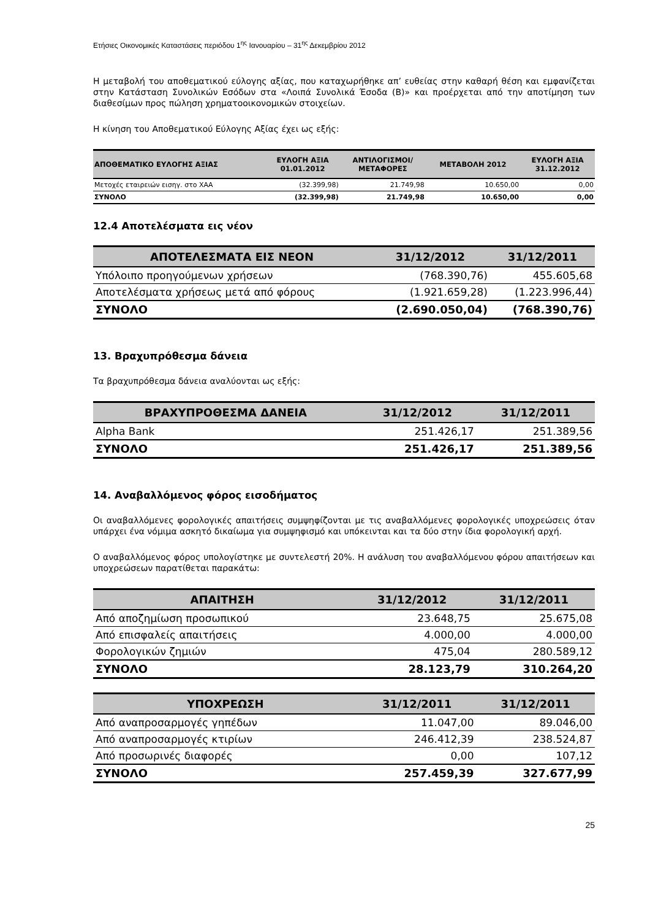Ετήσιες Οικονομικές Καταστάσεις περιόδου 1<sup>ης</sup> Ιανουαρίου – 31<sup>ης</sup> Δεκεμβρίου 2012
Η μεταβολή του αποθεματικού εύλογης αξίας, που καταχωρήθηκε απ’ ευθείας στην καθαρή θέση και εμφανίζεται στην Κατάσταση Συνολικών Εσόδων στα «Λοιπά Συνολικά Έσοδα (Β)» και προέρχεται από την αποτίμηση των διαθεσίμων προς πώληση χρηματοοικονομικών στοιχείων.
Η κίνηση του Αποθεματικού Εύλογης Αξίας έχει ως εξής:
| ΑΠΟΘΕΜΑΤΙΚΟ ΕΥΛΟΓΗΣ ΑΞΙΑΣ | ΕΥΛΟΓΗ ΑΞΙΑ 01.01.2012 | ΑΝΤΙΛΟΓΙΣΜΟΙ/ ΜΕΤΑΦΟΡΕΣ | ΜΕΤΑΒΟΛΗ 2012 | ΕΥΛΟΓΗ ΑΞΙΑ 31.12.2012 |
| --- | --- | --- | --- | --- |
| Μετοχές εταιρειών εισηγ. στο ΧΑΑ | (32.399,98) | 21.749,98 | 10.650,00 | 0,00 |
| ΣΥΝΟΛΟ | (32.399,98) | 21.749,98 | 10.650,00 | 0,00 |
12.4 Αποτελέσματα εις νέον
| ΑΠΟΤΕΛΕΣΜΑΤΑ ΕΙΣ ΝΕΟΝ | 31/12/2012 | 31/12/2011 |
| --- | --- | --- |
| Υπόλοιπο προηγούμενων χρήσεων | (768.390,76) | 455.605,68 |
| Αποτελέσματα χρήσεως μετά από φόρους | (1.921.659,28) | (1.223.996,44) |
| ΣΥΝΟΛΟ | (2.690.050,04) | (768.390,76) |
13. Βραχυπρόθεσμα δάνεια
Τα βραχυπρόθεσμα δάνεια αναλύονται ως εξής:
| ΒΡΑΧΥΠΡΟΘΕΣΜΑ ΔΑΝΕΙΑ | 31/12/2012 | 31/12/2011 |
| --- | --- | --- |
| Alpha Bank | 251.426,17 | 251.389,56 |
| ΣΥΝΟΛΟ | 251.426,17 | 251.389,56 |
14. Αναβαλλόμενος φόρος εισοδήματος
Οι αναβαλλόμενες φορολογικές απαιτήσεις συμψηφίζονται με τις αναβαλλόμενες φορολογικές υποχρεώσεις όταν υπάρχει ένα νόμιμα ασκητό δικαίωμα για συμψηφισμό και υπόκεινται και τα δύο στην ίδια φορολογική αρχή.
Ο αναβαλλόμενος φόρος υπολογίστηκε με συντελεστή 20%. Η ανάλυση του αναβαλλόμενου φόρου απαιτήσεων και υποχρεώσεων παρατίθεται παρακάτω:
| ΑΠΑΙΤΗΣΗ | 31/12/2012 | 31/12/2011 |
| --- | --- | --- |
| Από αποζημίωση προσωπικού | 23.648,75 | 25.675,08 |
| Από επισφαλείς απαιτήσεις | 4.000,00 | 4.000,00 |
| Φορολογικών ζημιών | 475,04 | 280.589,12 |
| ΣΥΝΟΛΟ | 28.123,79 | 310.264,20 |
| ΥΠΟΧΡΕΩΣΗ | 31/12/2011 | 31/12/2011 |
| --- | --- | --- |
| Από αναπροσαρμογές γηπέδων | 11.047,00 | 89.046,00 |
| Από αναπροσαρμογές κτιρίων | 246.412,39 | 238.524,87 |
| Από προσωρινές διαφορές | 0,00 | 107,12 |
| ΣΥΝΟΛΟ | 257.459,39 | 327.677,99 |
25